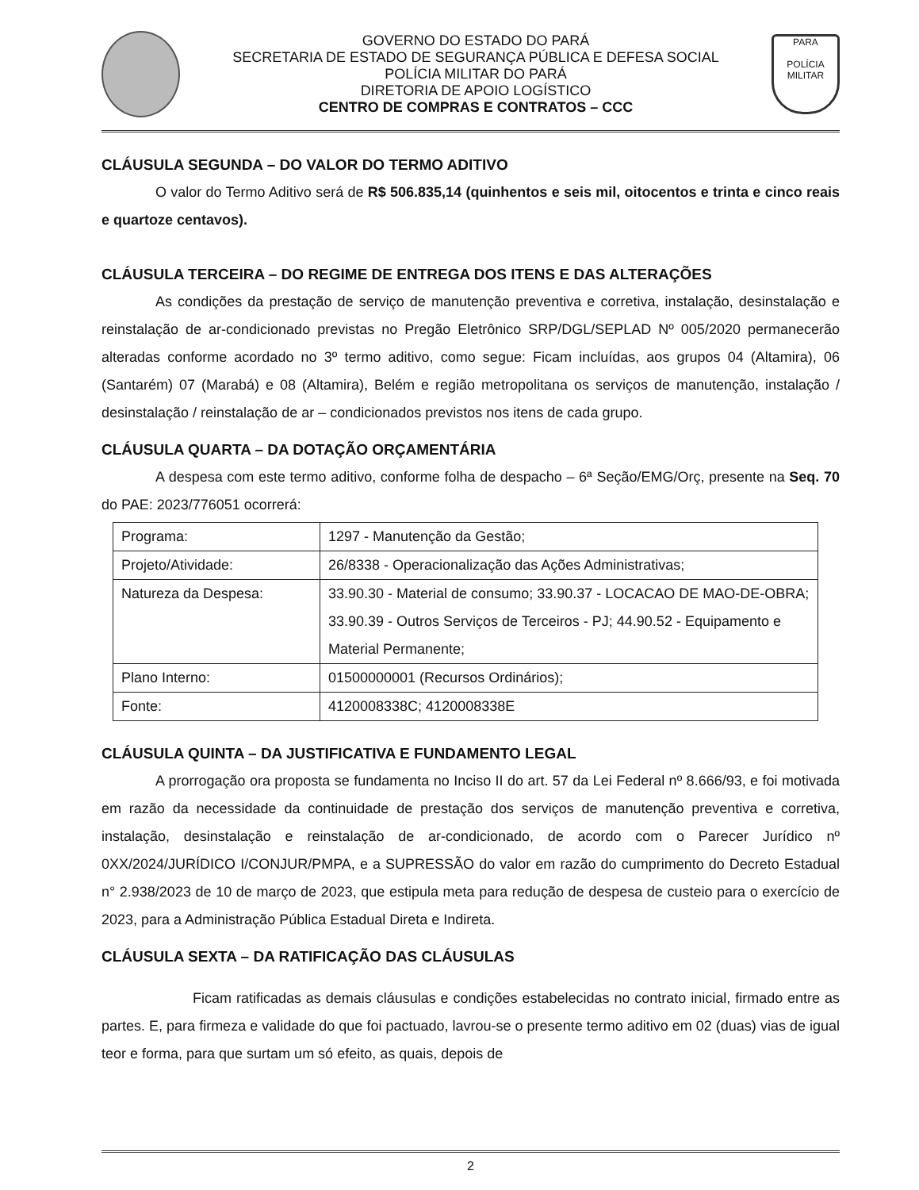GOVERNO DO ESTADO DO PARÁ
SECRETARIA DE ESTADO DE SEGURANÇA PÚBLICA E DEFESA SOCIAL
POLÍCIA MILITAR DO PARÁ
DIRETORIA DE APOIO LOGÍSTICO
CENTRO DE COMPRAS E CONTRATOS – CCC
PARA
POLÍCIA MILITAR
CLÁUSULA SEGUNDA – DO VALOR DO TERMO ADITIVO
O valor do Termo Aditivo será de R$ 506.835,14 (quinhentos e seis mil, oitocentos e trinta e cinco reais e quartoze centavos).
CLÁUSULA TERCEIRA – DO REGIME DE ENTREGA DOS ITENS E DAS ALTERAÇÕES
As condições da prestação de serviço de manutenção preventiva e corretiva, instalação, desinstalação e reinstalação de ar-condicionado previstas no Pregão Eletrônico SRP/DGL/SEPLAD Nº 005/2020 permanecerão alteradas conforme acordado no 3º termo aditivo, como segue: Ficam incluídas, aos grupos 04 (Altamira), 06 (Santarém) 07 (Marabá) e 08 (Altamira), Belém e região metropolitana os serviços de manutenção, instalação / desinstalação / reinstalação de ar – condicionados previstos nos itens de cada grupo.
CLÁUSULA QUARTA – DA DOTAÇÃO ORÇAMENTÁRIA
A despesa com este termo aditivo, conforme folha de despacho – 6ª Seção/EMG/Orç, presente na Seq. 70 do PAE: 2023/776051 ocorrerá:
| Programa: | 1297 - Manutenção da Gestão; |
| Projeto/Atividade: | 26/8338 - Operacionalização das Ações Administrativas; |
| Natureza da Despesa: | 33.90.30 - Material de consumo; 33.90.37 - LOCACAO DE MAO-DE-OBRA; 33.90.39 - Outros Serviços de Terceiros - PJ; 44.90.52 - Equipamento e Material Permanente; |
| Plano Interno: | 01500000001 (Recursos Ordinários); |
| Fonte: | 4120008338C; 4120008338E |
CLÁUSULA QUINTA – DA JUSTIFICATIVA E FUNDAMENTO LEGAL
A prorrogação ora proposta se fundamenta no Inciso II do art. 57 da Lei Federal nº 8.666/93, e foi motivada em razão da necessidade da continuidade de prestação dos serviços de manutenção preventiva e corretiva, instalação, desinstalação e reinstalação de ar-condicionado, de acordo com o Parecer Jurídico nº 0XX/2024/JURÍDICO I/CONJUR/PMPA, e a SUPRESSÃO do valor em razão do cumprimento do Decreto Estadual n° 2.938/2023 de 10 de março de 2023, que estipula meta para redução de despesa de custeio para o exercício de 2023, para a Administração Pública Estadual Direta e Indireta.
CLÁUSULA SEXTA – DA RATIFICAÇÃO DAS CLÁUSULAS
Ficam ratificadas as demais cláusulas e condições estabelecidas no contrato inicial, firmado entre as partes. E, para firmeza e validade do que foi pactuado, lavrou-se o presente termo aditivo em 02 (duas) vias de igual teor e forma, para que surtam um só efeito, as quais, depois de
2